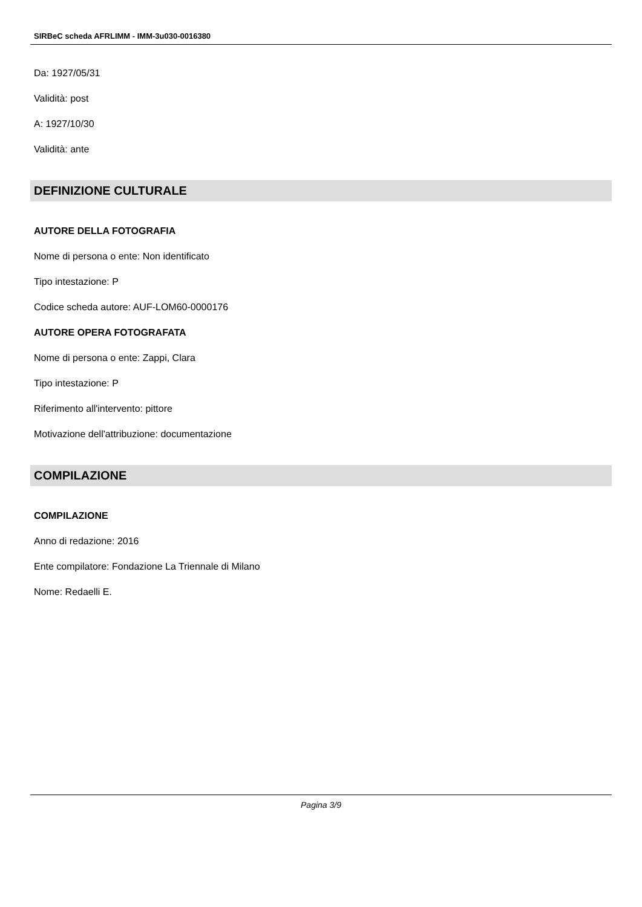SIRBeC scheda AFRLIMM - IMM-3u030-0016380
Da: 1927/05/31
Validità: post
A: 1927/10/30
Validità: ante
DEFINIZIONE CULTURALE
AUTORE DELLA FOTOGRAFIA
Nome di persona o ente: Non identificato
Tipo intestazione: P
Codice scheda autore: AUF-LOM60-0000176
AUTORE OPERA FOTOGRAFATA
Nome di persona o ente: Zappi, Clara
Tipo intestazione: P
Riferimento all'intervento: pittore
Motivazione dell'attribuzione: documentazione
COMPILAZIONE
COMPILAZIONE
Anno di redazione: 2016
Ente compilatore: Fondazione La Triennale di Milano
Nome: Redaelli E.
Pagina 3/9